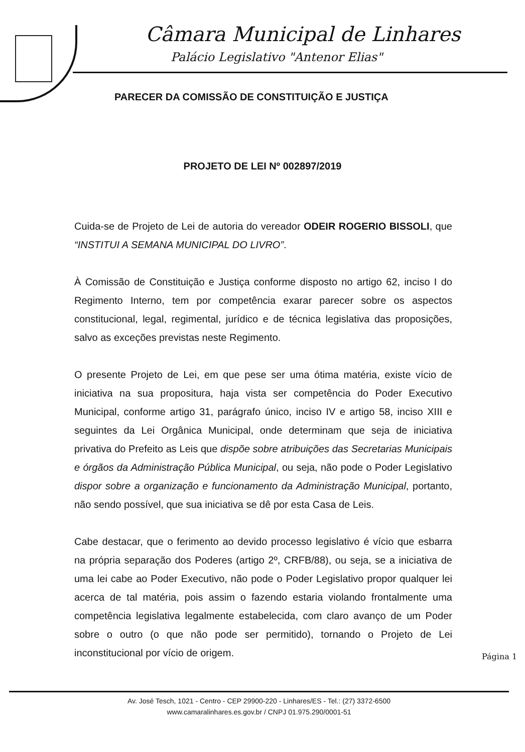Câmara Municipal de Linhares
Palácio Legislativo "Antenor Elias"
PARECER DA COMISSÃO DE CONSTITUIÇÃO E JUSTIÇA
PROJETO DE LEI Nº 002897/2019
Cuida-se de Projeto de Lei de autoria do vereador ODEIR ROGERIO BISSOLI, que “INSTITUI A SEMANA MUNICIPAL DO LIVRO”.
À Comissão de Constituição e Justiça conforme disposto no artigo 62, inciso I do Regimento Interno, tem por competência exarar parecer sobre os aspectos constitucional, legal, regimental, jurídico e de técnica legislativa das proposições, salvo as exceções previstas neste Regimento.
O presente Projeto de Lei, em que pese ser uma ótima matéria, existe vício de iniciativa na sua propositura, haja vista ser competência do Poder Executivo Municipal, conforme artigo 31, parágrafo único, inciso IV e artigo 58, inciso XIII e seguintes da Lei Orgânica Municipal, onde determinam que seja de iniciativa privativa do Prefeito as Leis que dispõe sobre atribuições das Secretarias Municipais e órgãos da Administração Pública Municipal, ou seja, não pode o Poder Legislativo dispor sobre a organização e funcionamento da Administração Municipal, portanto, não sendo possível, que sua iniciativa se dê por esta Casa de Leis.
Cabe destacar, que o ferimento ao devido processo legislativo é vício que esbarra na própria separação dos Poderes (artigo 2º, CRFB/88), ou seja, se a iniciativa de uma lei cabe ao Poder Executivo, não pode o Poder Legislativo propor qualquer lei acerca de tal matéria, pois assim o fazendo estaria violando frontalmente uma competência legislativa legalmente estabelecida, com claro avanço de um Poder sobre o outro (o que não pode ser permitido), tornando o Projeto de Lei inconstitucional por vício de origem.
Página 1
Av. José Tesch, 1021 - Centro - CEP 29900-220 - Linhares/ES - Tel.: (27) 3372-6500
www.camaralinhares.es.gov.br / CNPJ 01.975.290/0001-51